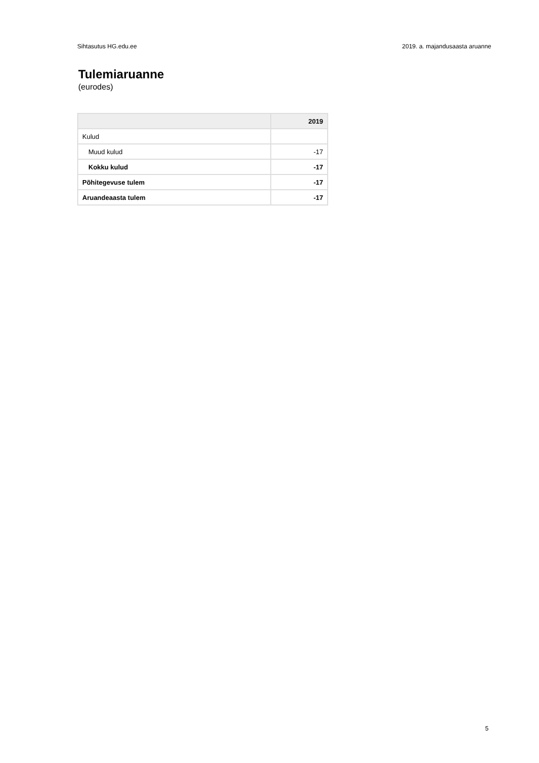Sihtasutus HG.edu.ee 2019. a. majandusaasta aruanne
Tulemiaruanne
(eurodes)
| | 2019 |
| --- | --- |
| Kulud | |
| Muud kulud | -17 |
| Kokku kulud | -17 |
| Põhitegevuse tulem | -17 |
| Aruandeaasta tulem | -17 |
5